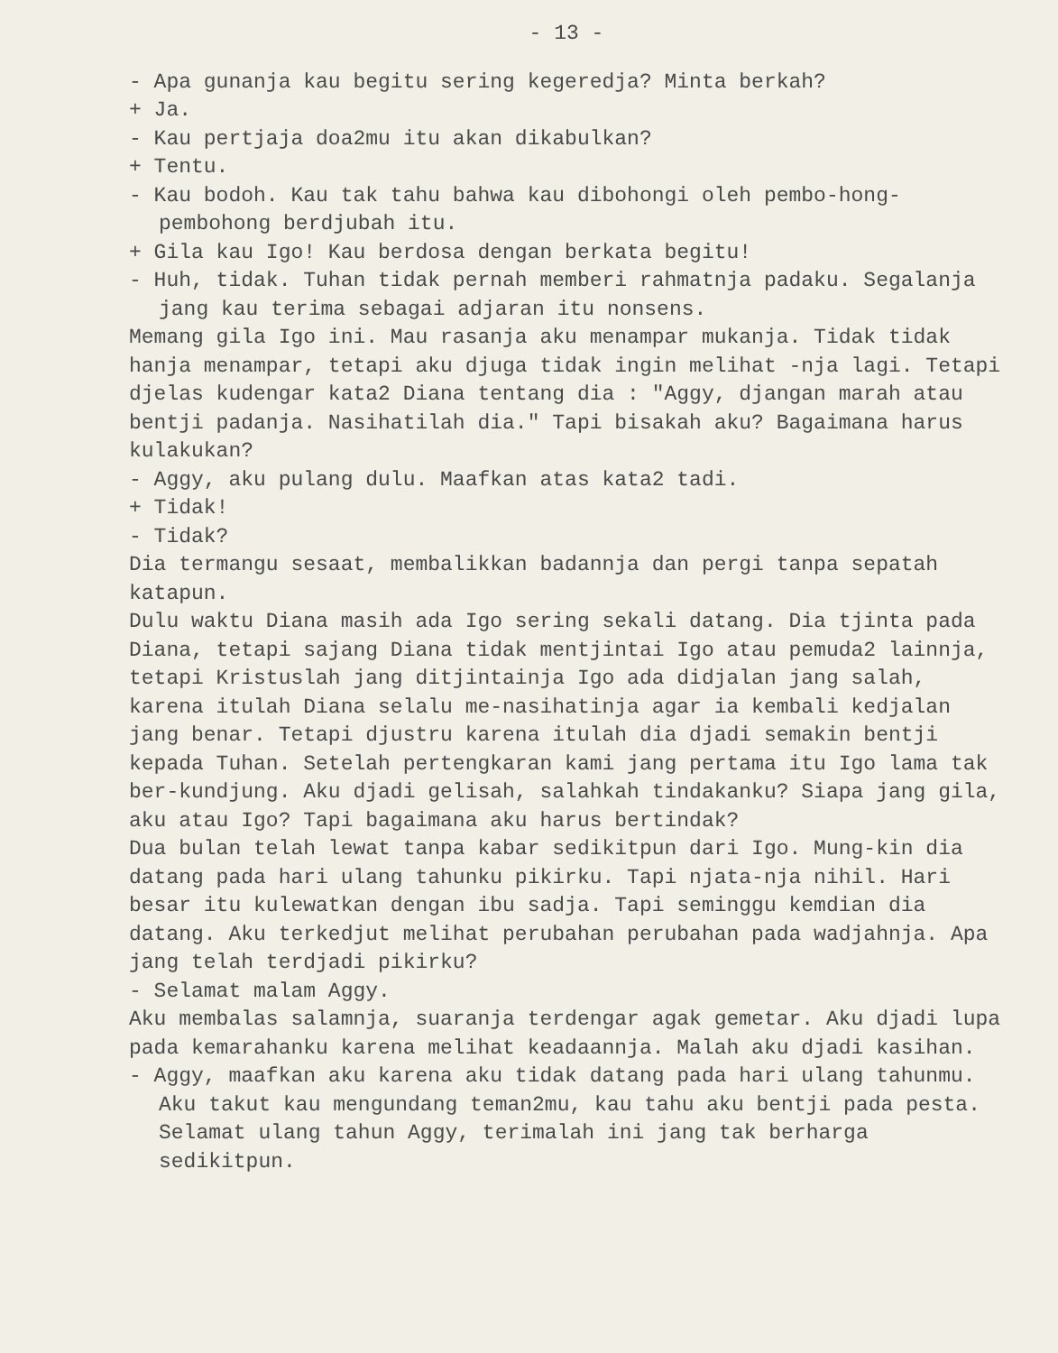- 13 -
- Apa gunanja kau begitu sering kegeredja? Minta berkah?
+ Ja.
- Kau pertjaja doa2mu itu akan dikabulkan?
+ Tentu.
- Kau bodoh. Kau tak tahu bahwa kau dibohongi oleh pembo-hong-pembohong berdjubah itu.
+ Gila kau Igo! Kau berdosa dengan berkata begitu!
- Huh, tidak. Tuhan tidak pernah memberi rahmatnja padaku. Segalanja jang kau terima sebagai adjaran itu nonsens.
Memang gila Igo ini. Mau rasanja aku menampar mukanja. Tidak tidak hanja menampar, tetapi aku djuga tidak ingin melihat -nja lagi. Tetapi djelas kudengar kata2 Diana tentang dia : "Aggy, djangan marah atau bentji padanja. Nasihatilah dia." Tapi bisakah aku? Bagaimana harus kulakukan?
- Aggy, aku pulang dulu. Maafkan atas kata2 tadi.
+ Tidak!
- Tidak?
Dia termangu sesaat, membalikkan badannja dan pergi tanpa sepatah katapun.
Dulu waktu Diana masih ada Igo sering sekali datang. Dia tjinta pada Diana, tetapi sajang Diana tidak mentjintai Igo atau pemuda2 lainnja, tetapi Kristuslah jang ditjintainja Igo ada didjalan jang salah, karena itulah Diana selalu me-nasihatinja agar ia kembali kedjalan jang benar. Tetapi djustru karena itulah dia djadi semakin bentji kepada Tuhan. Setelah pertengkaran kami jang pertama itu Igo lama tak ber-kundjung. Aku djadi gelisah, salahkah tindakanku? Siapa jang gila, aku atau Igo? Tapi bagaimana aku harus bertindak?
Dua bulan telah lewat tanpa kabar sedikitpun dari Igo. Mung-kin dia datang pada hari ulang tahunku pikirku. Tapi njata-nja nihil. Hari besar itu kulewatkan dengan ibu sadja. Tapi seminggu kemdian dia datang. Aku terkedjut melihat perubahan perubahan pada wadjahnja. Apa jang telah terdjadi pikirku?
- Selamat malam Aggy.
Aku membalas salamnja, suaranja terdengar agak gemetar. Aku djadi lupa pada kemarahanku karena melihat keadaannja. Malah aku djadi kasihan.
- Aggy, maafkan aku karena aku tidak datang pada hari ulang tahunmu. Aku takut kau mengundang teman2mu, kau tahu aku bentji pada pesta.
Selamat ulang tahun Aggy, terimalah ini jang tak berharga sedikitpun.